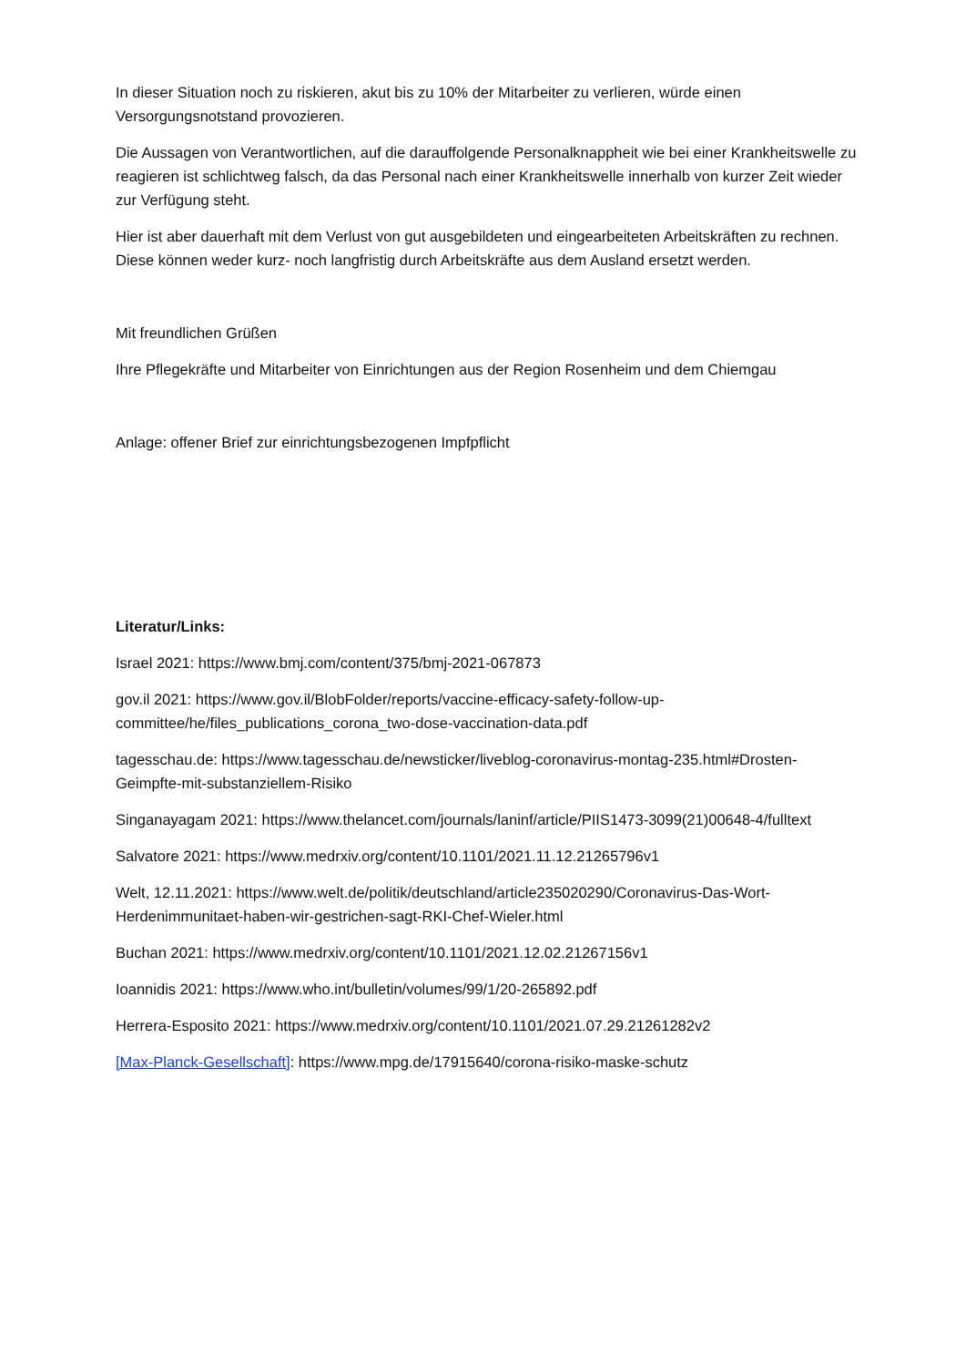In dieser Situation noch zu riskieren, akut bis zu 10% der Mitarbeiter zu verlieren, würde einen Versorgungsnotstand provozieren.
Die Aussagen von Verantwortlichen, auf die darauffolgende Personalknappheit wie bei einer Krankheitswelle zu reagieren ist schlichtweg falsch, da das Personal nach einer Krankheitswelle innerhalb von kurzer Zeit wieder zur Verfügung steht.
Hier ist aber dauerhaft mit dem Verlust von gut ausgebildeten und eingearbeiteten Arbeitskräften zu rechnen. Diese können weder kurz- noch langfristig durch Arbeitskräfte aus dem Ausland ersetzt werden.
Mit freundlichen Grüßen
Ihre Pflegekräfte und Mitarbeiter von Einrichtungen aus der Region Rosenheim und dem Chiemgau
Anlage: offener Brief zur einrichtungsbezogenen Impfpflicht
Literatur/Links:
Israel 2021: https://www.bmj.com/content/375/bmj-2021-067873
gov.il 2021: https://www.gov.il/BlobFolder/reports/vaccine-efficacy-safety-follow-up-committee/he/files_publications_corona_two-dose-vaccination-data.pdf
tagesschau.de: https://www.tagesschau.de/newsticker/liveblog-coronavirus-montag-235.html#Drosten-Geimpfte-mit-substanziellem-Risiko
Singanayagam 2021: https://www.thelancet.com/journals/laninf/article/PIIS1473-3099(21)00648-4/fulltext
Salvatore 2021: https://www.medrxiv.org/content/10.1101/2021.11.12.21265796v1
Welt, 12.11.2021: https://www.welt.de/politik/deutschland/article235020290/Coronavirus-Das-Wort-Herdenimmunitaet-haben-wir-gestrichen-sagt-RKI-Chef-Wieler.html
Buchan 2021: https://www.medrxiv.org/content/10.1101/2021.12.02.21267156v1
Ioannidis 2021: https://www.who.int/bulletin/volumes/99/1/20-265892.pdf
Herrera-Esposito 2021: https://www.medrxiv.org/content/10.1101/2021.07.29.21261282v2
[Max-Planck-Gesellschaft]: https://www.mpg.de/17915640/corona-risiko-maske-schutz